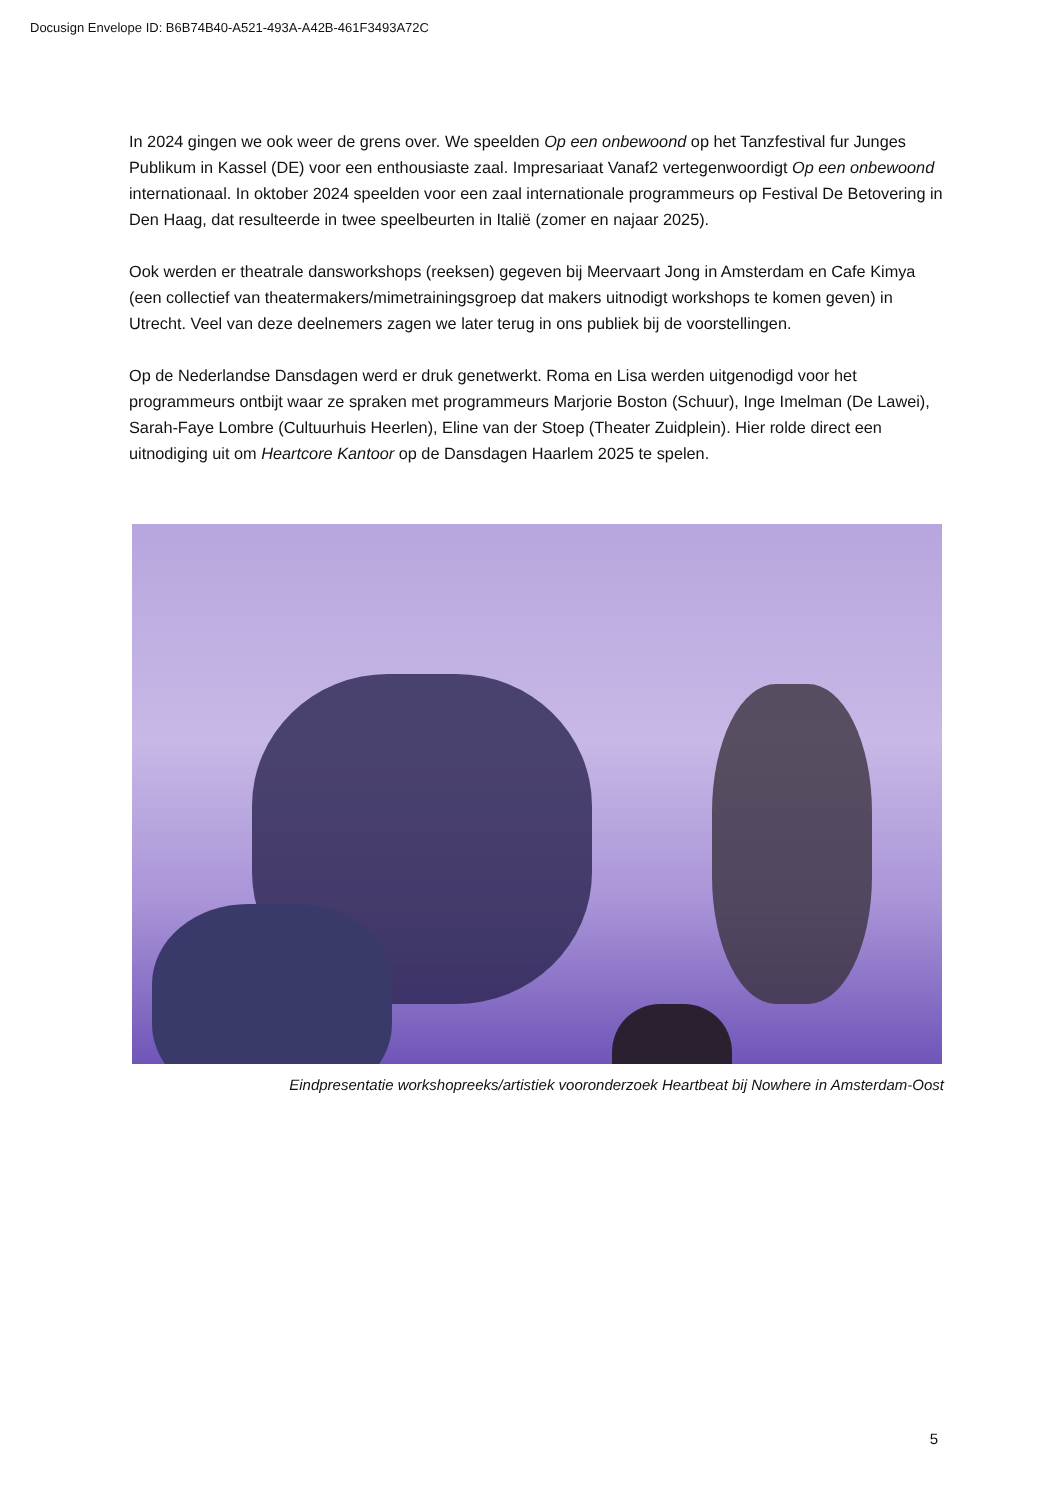Docusign Envelope ID: B6B74B40-A521-493A-A42B-461F3493A72C
In 2024 gingen we ook weer de grens over. We speelden Op een onbewoond op het Tanzfestival fur Junges Publikum in Kassel (DE) voor een enthousiaste zaal. Impresariaat Vanaf2 vertegenwoordigt Op een onbewoond internationaal. In oktober 2024 speelden voor een zaal internationale programmeurs op Festival De Betovering in Den Haag, dat resulteerde in twee speelbeurten in Italië (zomer en najaar 2025).
Ook werden er theatrale dansworkshops (reeksen) gegeven bij Meervaart Jong in Amsterdam en Cafe Kimya (een collectief van theatermakers/mimetrainingsgroep dat makers uitnodigt workshops te komen geven) in Utrecht. Veel van deze deelnemers zagen we later terug in ons publiek bij de voorstellingen.
Op de Nederlandse Dansdagen werd er druk genetwerkt. Roma en Lisa werden uitgenodigd voor het programmeurs ontbijt waar ze spraken met programmeurs Marjorie Boston (Schuur), Inge Imelman (De Lawei), Sarah-Faye Lombre (Cultuurhuis Heerlen), Eline van der Stoep (Theater Zuidplein). Hier rolde direct een uitnodiging uit om Heartcore Kantoor op de Dansdagen Haarlem 2025 te spelen.
Eindpresentatie workshopreeks/artistiek vooronderzoek Heartbeat bij Nowhere in Amsterdam-Oost
5